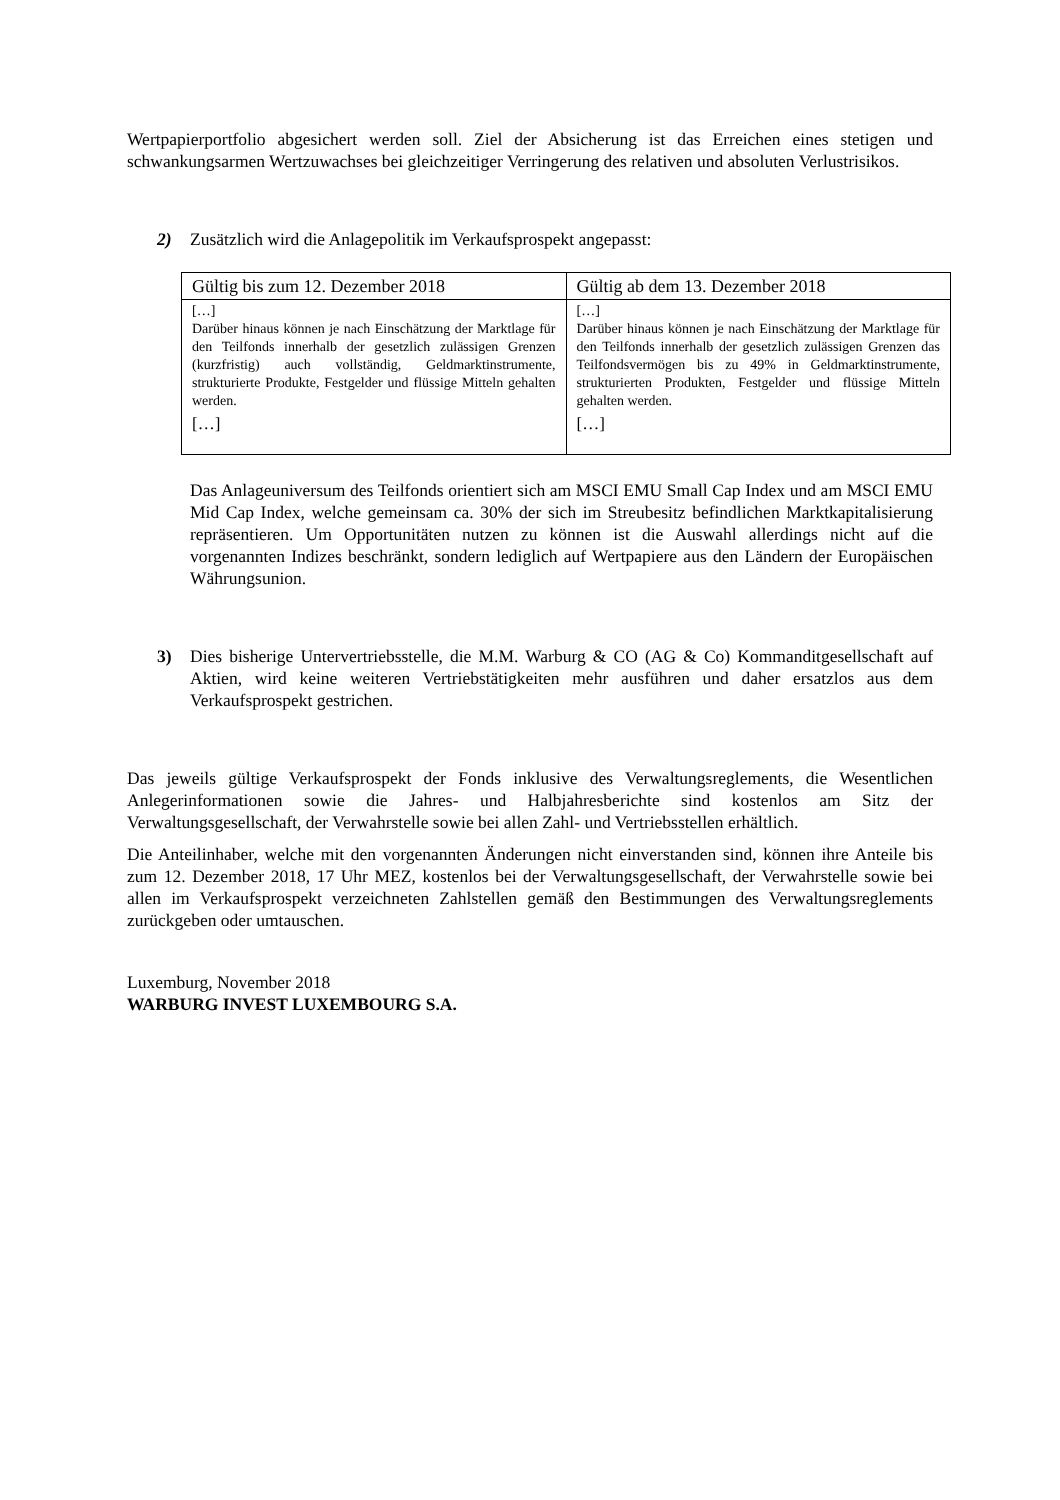Wertpapierportfolio abgesichert werden soll. Ziel der Absicherung ist das Erreichen eines stetigen und schwankungsarmen Wertzuwachses bei gleichzeitiger Verringerung des relativen und absoluten Verlustrisikos.
2) Zusätzlich wird die Anlagepolitik im Verkaufsprospekt angepasst:
| Gültig bis zum 12. Dezember 2018 | Gültig ab dem 13. Dezember 2018 |
| --- | --- |
| […] Darüber hinaus können je nach Einschätzung der Marktlage für den Teilfonds innerhalb der gesetzlich zulässigen Grenzen (kurzfristig) auch vollständig, Geldmarktinstrumente, strukturierte Produkte, Festgelder und flüssige Mitteln gehalten werden. […] | […] Darüber hinaus können je nach Einschätzung der Marktlage für den Teilfonds innerhalb der gesetzlich zulässigen Grenzen das Teilfondsvermögen bis zu 49% in Geldmarktinstrumente, strukturierten Produkten, Festgelder und flüssige Mitteln gehalten werden. […] |
Das Anlageuniversum des Teilfonds orientiert sich am MSCI EMU Small Cap Index und am MSCI EMU Mid Cap Index, welche gemeinsam ca. 30% der sich im Streubesitz befindlichen Marktkapitalisierung repräsentieren. Um Opportunitäten nutzen zu können ist die Auswahl allerdings nicht auf die vorgenannten Indizes beschränkt, sondern lediglich auf Wertpapiere aus den Ländern der Europäischen Währungsunion.
3) Dies bisherige Untervertriebsstelle, die M.M. Warburg & CO (AG & Co) Kommanditgesellschaft auf Aktien, wird keine weiteren Vertriebstätigkeiten mehr ausführen und daher ersatzlos aus dem Verkaufsprospekt gestrichen.
Das jeweils gültige Verkaufsprospekt der Fonds inklusive des Verwaltungsreglements, die Wesentlichen Anlegerinformationen sowie die Jahres- und Halbjahresberichte sind kostenlos am Sitz der Verwaltungsgesellschaft, der Verwahrstelle sowie bei allen Zahl- und Vertriebsstellen erhältlich.
Die Anteilinhaber, welche mit den vorgenannten Änderungen nicht einverstanden sind, können ihre Anteile bis zum 12. Dezember 2018, 17 Uhr MEZ, kostenlos bei der Verwaltungsgesellschaft, der Verwahrstelle sowie bei allen im Verkaufsprospekt verzeichneten Zahlstellen gemäß den Bestimmungen des Verwaltungsreglements zurückgeben oder umtauschen.
Luxemburg, November 2018
WARBURG INVEST LUXEMBOURG S.A.